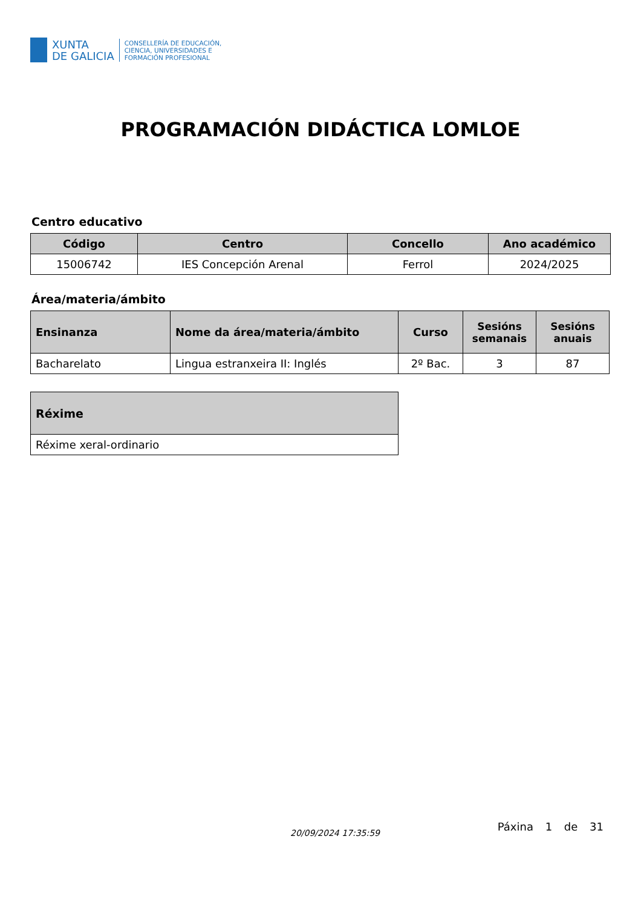XUNTA
DE GALICIA
CONSELLERÍA DE EDUCACIÓN,
CIENCIA, UNIVERSIDADES E
FORMACIÓN PROFESIONAL
PROGRAMACIÓN DIDÁCTICA LOMLOE
Centro educativo
| Código | Centro | Concello | Ano académico |
| --- | --- | --- | --- |
| 15006742 | IES Concepción Arenal | Ferrol | 2024/2025 |
Área/materia/ámbito
| Ensinanza | Nome da área/materia/ámbito | Curso | Sesións semanais | Sesións anuais |
| --- | --- | --- | --- | --- |
| Bacharelato | Lingua estranxeira II: Inglés | 2º Bac. | 3 | 87 |
| Réxime |
| --- |
| Réxime xeral-ordinario |
20/09/2024 17:35:59 Páxina 1 de 31